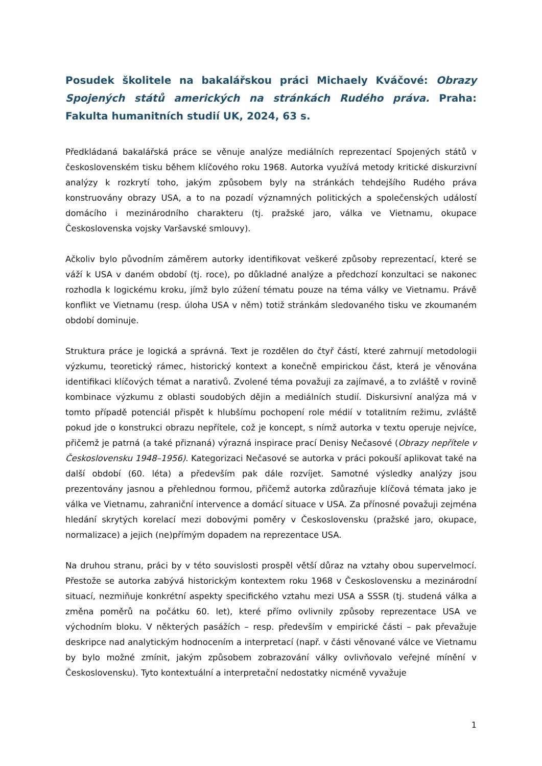Posudek školitele na bakalářskou práci Michaely Kváčové: Obrazy Spojených států amerických na stránkách Rudého práva. Praha: Fakulta humanitních studií UK, 2024, 63 s.
Předkládaná bakalářská práce se věnuje analýze mediálních reprezentací Spojených států v československém tisku během klíčového roku 1968. Autorka využívá metody kritické diskurzivní analýzy k rozkrytí toho, jakým způsobem byly na stránkách tehdejšího Rudého práva konstruovány obrazy USA, a to na pozadí významných politických a společenských událostí domácího i mezinárodního charakteru (tj. pražské jaro, válka ve Vietnamu, okupace Československa vojsky Varšavské smlouvy).
Ačkoliv bylo původním záměrem autorky identifikovat veškeré způsoby reprezentací, které se váží k USA v daném období (tj. roce), po důkladné analýze a předchozí konzultaci se nakonec rozhodla k logickému kroku, jímž bylo zúžení tématu pouze na téma války ve Vietnamu. Právě konflikt ve Vietnamu (resp. úloha USA v něm) totiž stránkám sledovaného tisku ve zkoumaném období dominuje.
Struktura práce je logická a správná. Text je rozdělen do čtyř částí, které zahrnují metodologii výzkumu, teoretický rámec, historický kontext a konečně empirickou část, která je věnována identifikaci klíčových témat a narativů. Zvolené téma považuji za zajímavé, a to zvláště v rovině kombinace výzkumu z oblasti soudobých dějin a mediálních studií. Diskursivní analýza má v tomto případě potenciál přispět k hlubšímu pochopení role médií v totalitním režimu, zvláště pokud jde o konstrukci obrazu nepřítele, což je koncept, s nímž autorka v textu operuje nejvíce, přičemž je patrná (a také přiznaná) výrazná inspirace prací Denisy Nečasové (Obrazy nepřítele v Československu 1948–1956). Kategorizaci Nečasové se autorka v práci pokouší aplikovat také na další období (60. léta) a především pak dále rozvíjet. Samotné výsledky analýzy jsou prezentovány jasnou a přehlednou formou, přičemž autorka zdůrazňuje klíčová témata jako je válka ve Vietnamu, zahraniční intervence a domácí situace v USA. Za přínosné považuji zejména hledání skrytých korelací mezi dobovými poměry v Československu (pražské jaro, okupace, normalizace) a jejich (ne)přímým dopadem na reprezentace USA.
Na druhou stranu, práci by v této souvislosti prospěl větší důraz na vztahy obou supervelmocí. Přestože se autorka zabývá historickým kontextem roku 1968 v Československu a mezinárodní situací, nezmiňuje konkrétní aspekty specifického vztahu mezi USA a SSSR (tj. studená válka a změna poměrů na počátku 60. let), které přímo ovlivnily způsoby reprezentace USA ve východním bloku. V některých pasážích – resp. především v empirické části – pak převažuje deskripce nad analytickým hodnocením a interpretací (např. v části věnované válce ve Vietnamu by bylo možné zmínit, jakým způsobem zobrazování války ovlivňovalo veřejné mínění v Československu). Tyto kontextuální a interpretační nedostatky nicméně vyvažuje
1